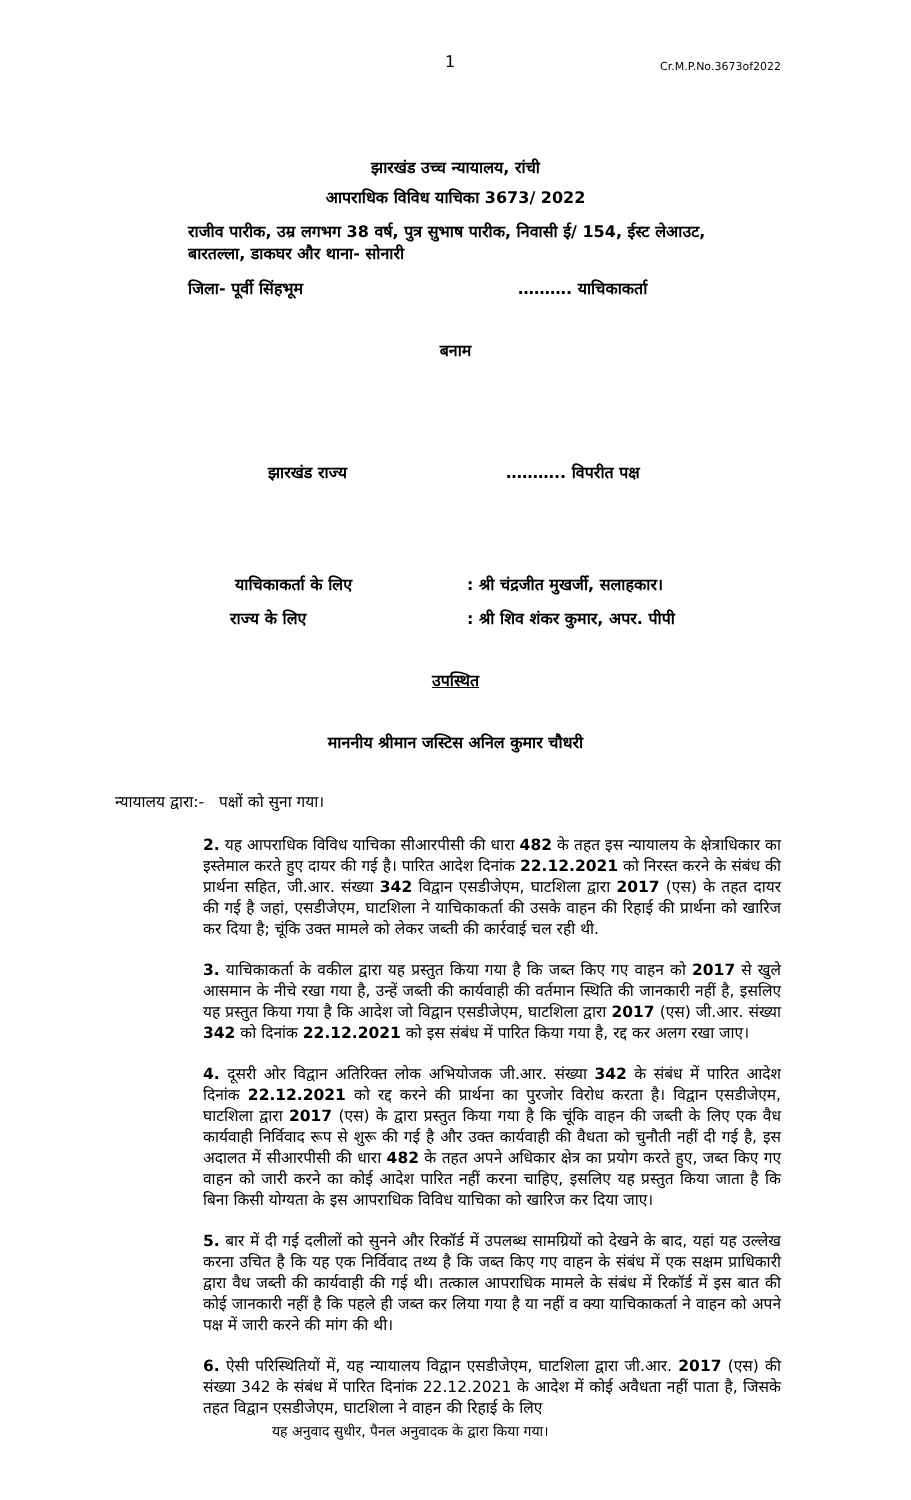1 Cr.M.P.No.3673of2022
झारखंड उच्च न्यायालय, रांची
आपराधिक विविध याचिका 3673/ 2022
राजीव पारीक, उम्र लगभग 38 वर्ष, पुत्र सुभाष पारीक, निवासी ई/ 154, ईस्ट लेआउट, बारतल्ला, डाकघर और थाना- सोनारी
जिला- पूर्वी सिंहभूम ………. याचिकाकर्ता
बनाम
झारखंड राज्य ……….. विपरीत पक्ष
याचिकाकर्ता के लिए: श्री चंद्रजीत मुखर्जी, सलाहकार।
राज्य के लिए: श्री शिव शंकर कुमार, अपर. पीपी
उपस्थित
माननीय श्रीमान जस्टिस अनिल कुमार चौधरी
न्यायालय द्वारा:- पक्षों को सुना गया।
2. यह आपराधिक विविध याचिका सीआरपीसी की धारा 482 के तहत इस न्यायालय के क्षेत्राधिकार का इस्तेमाल करते हुए दायर की गई है। पारित आदेश दिनांक 22.12.2021 को निरस्त करने के संबंध की प्रार्थना सहित, जी.आर. संख्या 342 विद्वान एसडीजेएम, घाटशिला द्वारा 2017 (एस) के तहत दायर की गई है जहां, एसडीजेएम, घाटशिला ने याचिकाकर्ता की उसके वाहन की रिहाई की प्रार्थना को खारिज कर दिया है; चूंकि उक्त मामले को लेकर जब्ती की कार्रवाई चल रही थी.
3. याचिकाकर्ता के वकील द्वारा यह प्रस्तुत किया गया है कि जब्त किए गए वाहन को 2017 से खुले आसमान के नीचे रखा गया है, उन्हें जब्ती की कार्यवाही की वर्तमान स्थिति की जानकारी नहीं है, इसलिए यह प्रस्तुत किया गया है कि आदेश जो विद्वान एसडीजेएम, घाटशिला द्वारा 2017 (एस) जी.आर. संख्या 342 को दिनांक 22.12.2021 को इस संबंध में पारित किया गया है, रद्द कर अलग रखा जाए।
4. दूसरी ओर विद्वान अतिरिक्त लोक अभियोजक जी.आर. संख्या 342 के संबंध में पारित आदेश दिनांक 22.12.2021 को रद्द करने की प्रार्थना का पुरजोर विरोध करता है। विद्वान एसडीजेएम, घाटशिला द्वारा 2017 (एस) के द्वारा प्रस्तुत किया गया है कि चूंकि वाहन की जब्ती के लिए एक वैध कार्यवाही निर्विवाद रूप से शुरू की गई है और उक्त कार्यवाही की वैधता को चुनौती नहीं दी गई है, इस अदालत में सीआरपीसी की धारा 482 के तहत अपने अधिकार क्षेत्र का प्रयोग करते हुए, जब्त किए गए वाहन को जारी करने का कोई आदेश पारित नहीं करना चाहिए, इसलिए यह प्रस्तुत किया जाता है कि बिना किसी योग्यता के इस आपराधिक विविध याचिका को खारिज कर दिया जाए।
5. बार में दी गई दलीलों को सुनने और रिकॉर्ड में उपलब्ध सामग्रियों को देखने के बाद, यहां यह उल्लेख करना उचित है कि यह एक निर्विवाद तथ्य है कि जब्त किए गए वाहन के संबंध में एक सक्षम प्राधिकारी द्वारा वैध जब्ती की कार्यवाही की गई थी। तत्काल आपराधिक मामले के संबंध में रिकॉर्ड में इस बात की कोई जानकारी नहीं है कि पहले ही जब्त कर लिया गया है या नहीं व क्या याचिकाकर्ता ने वाहन को अपने पक्ष में जारी करने की मांग की थी।
6. ऐसी परिस्थितियों में, यह न्यायालय विद्वान एसडीजेएम, घाटशिला द्वारा जी.आर. 2017 (एस) की संख्या 342 के संबंध में पारित दिनांक 22.12.2021 के आदेश में कोई अवैधता नहीं पाता है, जिसके तहत विद्वान एसडीजेएम, घाटशिला ने वाहन की रिहाई के लिए
यह अनुवाद सुधीर, पैनल अनुवादक के द्वारा किया गया।